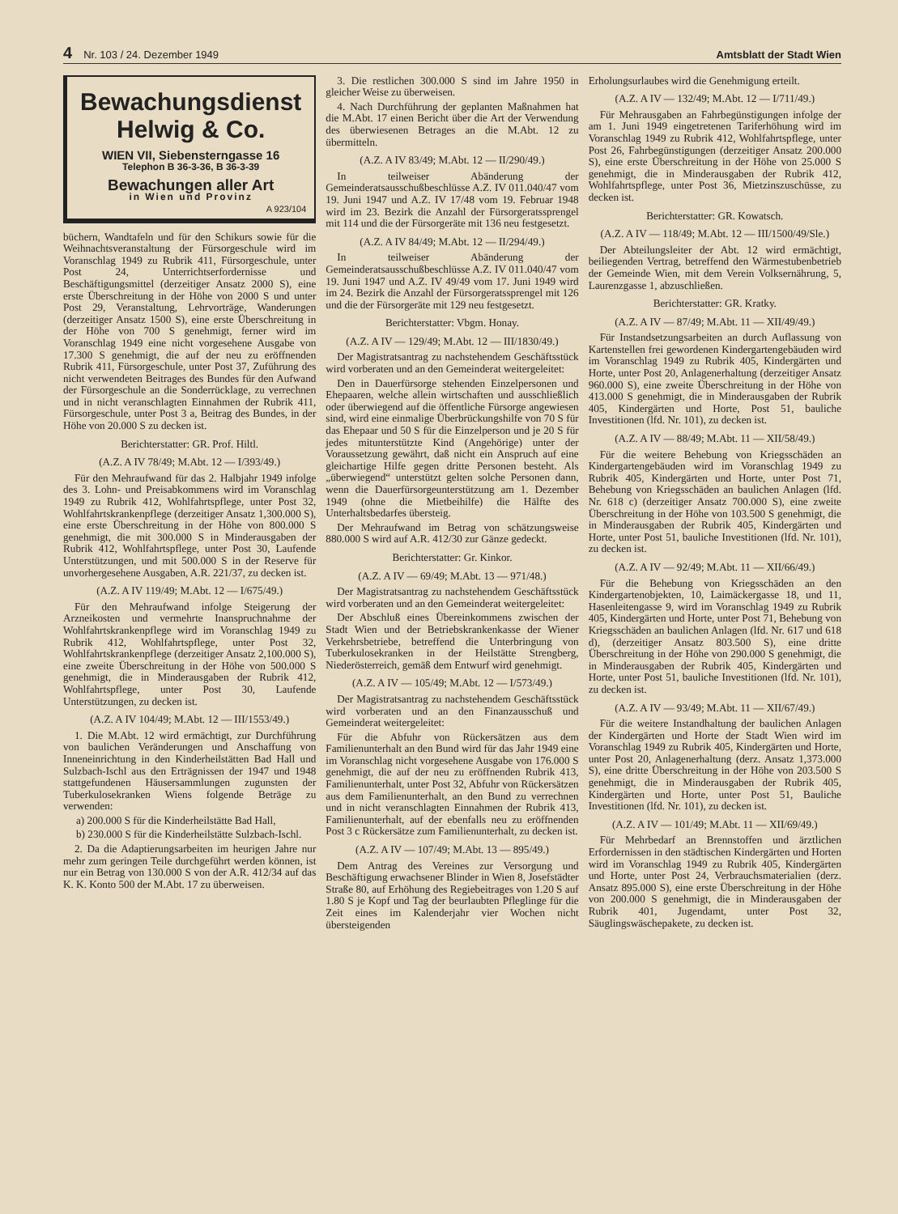4 Nr. 103 / 24. Dezember 1949 Amtsblatt der Stadt Wien
Bewachungsdienst
Helwig & Co.
WIEN VII, Siebensterngasse 16
Telephon B 36-3-36, B 36-3-39
Bewachungen aller Art
in Wien und Provinz
A 923/104
büchern, Wandtafeln und für den Schikurs sowie für die Weihnachtsveranstaltung der Fürsorgeschule wird im Voranschlag 1949 zu Rubrik 411, Fürsorgeschule, unter Post 24, Unterrichtserfordernisse und Beschäftigungsmittel (derzeitiger Ansatz 2000 S), eine erste Überschreitung in der Höhe von 2000 S und unter Post 29, Veranstaltung, Lehrvorträge, Wanderungen (derzeitiger Ansatz 1500 S), eine erste Überschreitung in der Höhe von 700 S genehmigt, ferner wird im Voranschlag 1949 eine nicht vorgesehene Ausgabe von 17.300 S genehmigt, die auf der neu zu eröffnenden Rubrik 411, Fürsorgeschule, unter Post 37, Zuführung des nicht verwendeten Beitrages des Bundes für den Aufwand der Fürsorgeschule an die Sonderrücklage, zu verrechnen und in nicht veranschlagten Einnahmen der Rubrik 411, Fürsorgeschule, unter Post 3 a, Beitrag des Bundes, in der Höhe von 20.000 S zu decken ist.
Berichterstatter: GR. Prof. Hiltl.
(A.Z. A IV 78/49; M.Abt. 12 — I/393/49.)
Für den Mehraufwand für das 2. Halbjahr 1949 infolge des 3. Lohn- und Preisabkommens wird im Voranschlag 1949 zu Rubrik 412, Wohlfahrtspflege, unter Post 32, Wohlfahrtskrankenpflege (derzeitiger Ansatz 1,300.000 S), eine erste Überschreitung in der Höhe von 800.000 S genehmigt, die mit 300.000 S in Minderausgaben der Rubrik 412, Wohlfahrtspflege, unter Post 30, Laufende Unterstützungen, und mit 500.000 S in der Reserve für unvorhergesehene Ausgaben, A.R. 221/37, zu decken ist.
(A.Z. A IV 119/49; M.Abt. 12 — I/675/49.)
Für den Mehraufwand infolge Steigerung der Arzneikosten und vermehrte Inanspruchnahme der Wohlfahrtskrankenpflege wird im Voranschlag 1949 zu Rubrik 412, Wohlfahrtspflege, unter Post 32, Wohlfahrtskrankenpflege (derzeitiger Ansatz 2,100.000 S), eine zweite Überschreitung in der Höhe von 500.000 S genehmigt, die in Minderausgaben der Rubrik 412, Wohlfahrtspflege, unter Post 30, Laufende Unterstützungen, zu decken ist.
(A.Z. A IV 104/49; M.Abt. 12 — III/1553/49.)
1. Die M.Abt. 12 wird ermächtigt, zur Durchführung von baulichen Veränderungen und Anschaffung von Inneneinrichtung in den Kinderheilstätten Bad Hall und Sulzbach-Ischl aus den Erträgnissen der 1947 und 1948 stattgefundenen Häusersammlungen zugunsten der Tuberkulosekranken Wiens folgende Beträge zu verwenden:
a) 200.000 S für die Kinderheilstätte Bad Hall,
b) 230.000 S für die Kinderheilstätte Sulzbach-Ischl.
2. Da die Adaptierungsarbeiten im heurigen Jahre nur mehr zum geringen Teile durchgeführt werden können, ist nur ein Betrag von 130.000 S von der A.R. 412/34 auf das K. K. Konto 500 der M.Abt. 17 zu überweisen.
3. Die restlichen 300.000 S sind im Jahre 1950 in gleicher Weise zu überweisen.
4. Nach Durchführung der geplanten Maßnahmen hat die M.Abt. 17 einen Bericht über die Art der Verwendung des überwiesenen Betrages an die M.Abt. 12 zu übermitteln.
(A.Z. A IV 83/49; M.Abt. 12 — II/290/49.)
In teilweiser Abänderung der Gemeinderatsausschußbeschlüsse A.Z. IV 011.040/47 vom 19. Juni 1947 und A.Z. IV 17/48 vom 19. Februar 1948 wird im 23. Bezirk die Anzahl der Fürsorgeratssprengel mit 114 und die der Fürsorgeräte mit 136 neu festgesetzt.
(A.Z. A IV 84/49; M.Abt. 12 — II/294/49.)
In teilweiser Abänderung der Gemeinderatsausschußbeschlüsse A.Z. IV 011.040/47 vom 19. Juni 1947 und A.Z. IV 49/49 vom 17. Juni 1949 wird im 24. Bezirk die Anzahl der Fürsorgeratssprengel mit 126 und die der Fürsorgeräte mit 129 neu festgesetzt.
Berichterstatter: Vbgm. Honay.
(A.Z. A IV — 129/49; M.Abt. 12 — III/1830/49.)
Der Magistratsantrag zu nachstehendem Geschäftsstück wird vorberaten und an den Gemeinderat weitergeleitet:
Den in Dauerfürsorge stehenden Einzelpersonen und Ehepaaren, welche allein wirtschaften und ausschließlich oder überwiegend auf die öffentliche Fürsorge angewiesen sind, wird eine einmalige Überbrückungshilfe von 70 S für das Ehepaar und 50 S für die Einzelperson und je 20 S für jedes mitunterstützte Kind (Angehörige) unter der Voraussetzung gewährt, daß nicht ein Anspruch auf eine gleichartige Hilfe gegen dritte Personen besteht. Als „überwiegend“ unterstützt gelten solche Personen dann, wenn die Dauerfürsorgeunterstützung am 1. Dezember 1949 (ohne die Mietbeihilfe) die Hälfte des Unterhaltsbedarfes übersteig.
Der Mehraufwand im Betrag von schätzungsweise 880.000 S wird auf A.R. 412/30 zur Gänze gedeckt.
Berichterstatter: Gr. Kinkor.
(A.Z. A IV — 69/49; M.Abt. 13 — 971/48.)
Der Magistratsantrag zu nachstehendem Geschäftsstück wird vorberaten und an den Gemeinderat weitergeleitet:
Der Abschluß eines Übereinkommens zwischen der Stadt Wien und der Betriebskrankenkasse der Wiener Verkehrsbetriebe, betreffend die Unterbringung von Tuberkulosekranken in der Heilstätte Strengberg, Niederösterreich, gemäß dem Entwurf wird genehmigt.
(A.Z. A IV — 105/49; M.Abt. 12 — I/573/49.)
Der Magistratsantrag zu nachstehendem Geschäftsstück wird vorberaten und an den Finanzausschuß und Gemeinderat weitergeleitet:
Für die Abfuhr von Rückersätzen aus dem Familienunterhalt an den Bund wird für das Jahr 1949 eine im Voranschlag nicht vorgesehene Ausgabe von 176.000 S genehmigt, die auf der neu zu eröffnenden Rubrik 413, Familienunterhalt, unter Post 32, Abfuhr von Rückersätzen aus dem Familienunterhalt, an den Bund zu verrechnen und in nicht veranschlagten Einnahmen der Rubrik 413, Familienunterhalt, auf der ebenfalls neu zu eröffnenden Post 3 c Rückersätze zum Familienunterhalt, zu decken ist.
(A.Z. A IV — 107/49; M.Abt. 13 — 895/49.)
Dem Antrag des Vereines zur Versorgung und Beschäftigung erwachsener Blinder in Wien 8, Josefstädter Straße 80, auf Erhöhung des Regiebeitrages von 1.20 S auf 1.80 S je Kopf und Tag der beurlaubten Pfleglinge für die Zeit eines im Kalenderjahr vier Wochen nicht übersteigenden
Erholungsurlaubes wird die Genehmigung erteilt.
(A.Z. A IV — 132/49; M.Abt. 12 — I/711/49.)
Für Mehrausgaben an Fahrbegünstigungen infolge der am 1. Juni 1949 eingetretenen Tariferhöhung wird im Voranschlag 1949 zu Rubrik 412, Wohlfahrtspflege, unter Post 26, Fahrbegünstigungen (derzeitiger Ansatz 200.000 S), eine erste Überschreitung in der Höhe von 25.000 S genehmigt, die in Minderausgaben der Rubrik 412, Wohlfahrtspflege, unter Post 36, Mietzinszuschüsse, zu decken ist.
Berichterstatter: GR. Kowatsch.
(A.Z. A IV — 118/49; M.Abt. 12 — III/1500/49/Sle.)
Der Abteilungsleiter der Abt. 12 wird ermächtigt, beiliegenden Vertrag, betreffend den Wärmestubenbetrieb der Gemeinde Wien, mit dem Verein Volksernährung, 5, Laurenzgasse 1, abzuschließen.
Berichterstatter: GR. Kratky.
(A.Z. A IV — 87/49; M.Abt. 11 — XII/49/49.)
Für Instandsetzungsarbeiten an durch Auflassung von Kartenstellen frei gewordenen Kindergartengebäuden wird im Voranschlag 1949 zu Rubrik 405, Kindergärten und Horte, unter Post 20, Anlagenerhaltung (derzeitiger Ansatz 960.000 S), eine zweite Überschreitung in der Höhe von 413.000 S genehmigt, die in Minderausgaben der Rubrik 405, Kindergärten und Horte, Post 51, bauliche Investitionen (lfd. Nr. 101), zu decken ist.
(A.Z. A IV — 88/49; M.Abt. 11 — XII/58/49.)
Für die weitere Behebung von Kriegsschäden an Kindergartengebäuden wird im Voranschlag 1949 zu Rubrik 405, Kindergärten und Horte, unter Post 71, Behebung von Kriegsschäden an baulichen Anlagen (lfd. Nr. 618 c) (derzeitiger Ansatz 700.000 S), eine zweite Überschreitung in der Höhe von 103.500 S genehmigt, die in Minderausgaben der Rubrik 405, Kindergärten und Horte, unter Post 51, bauliche Investitionen (lfd. Nr. 101), zu decken ist.
(A.Z. A IV — 92/49; M.Abt. 11 — XII/66/49.)
Für die Behebung von Kriegsschäden an den Kindergartenobjekten, 10, Laimäckergasse 18, und 11, Hasenleitengasse 9, wird im Voranschlag 1949 zu Rubrik 405, Kindergärten und Horte, unter Post 71, Behebung von Kriegsschäden an baulichen Anlagen (lfd. Nr. 617 und 618 d), (derzeitiger Ansatz 803.500 S), eine dritte Überschreitung in der Höhe von 290.000 S genehmigt, die in Minderausgaben der Rubrik 405, Kindergärten und Horte, unter Post 51, bauliche Investitionen (lfd. Nr. 101), zu decken ist.
(A.Z. A IV — 93/49; M.Abt. 11 — XII/67/49.)
Für die weitere Instandhaltung der baulichen Anlagen der Kindergärten und Horte der Stadt Wien wird im Voranschlag 1949 zu Rubrik 405, Kindergärten und Horte, unter Post 20, Anlagenerhaltung (derz. Ansatz 1,373.000 S), eine dritte Überschreitung in der Höhe von 203.500 S genehmigt, die in Minderausgaben der Rubrik 405, Kindergärten und Horte, unter Post 51, Bauliche Investitionen (lfd. Nr. 101), zu decken ist.
(A.Z. A IV — 101/49; M.Abt. 11 — XII/69/49.)
Für Mehrbedarf an Brennstoffen und ärztlichen Erfordernissen in den städtischen Kindergärten und Horten wird im Voranschlag 1949 zu Rubrik 405, Kindergärten und Horte, unter Post 24, Verbrauchsmaterialien (derz. Ansatz 895.000 S), eine erste Überschreitung in der Höhe von 200.000 S genehmigt, die in Minderausgaben der Rubrik 401, Jugendamt, unter Post 32, Säuglingswäschepakete, zu decken ist.